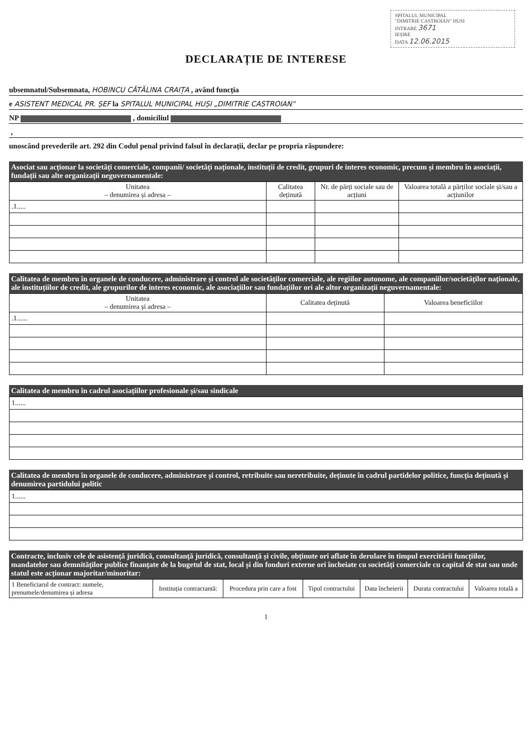SPITALUL MUNICIPAL
"DIMITRIE CASTROIAN" HUSI
INTRARE 3671
IEȘIRE
DATA 12.06.2015
DECLARAȚIE DE INTERESE
ubsemnatul/Subsemnata, HOBINCU CĂTĂLINA CRAIȚA , având funcția
e ASISTENT MEDICAL PR. ȘEF la SPITALUL MUNICIPAL HUȘI „DIMITRIE CASTROIAN"
NP , domiciliul
,
unoscând prevederile art. 292 din Codul penal privind falsul în declarații, declar pe propria răspundere:
Asociat sau acționar la societăți comerciale, companii/ societăți naționale, instituții de credit, grupuri de interes economic, precum și membru în asociații, fundații sau alte organizații neguvernamentale:
| Unitatea – denumirea și adresa – | Calitatea deținută | Nr. de părți sociale sau de acțiuni | Valoarea totală a părților sociale și/sau a acțiunilor |
| --- | --- | --- | --- |
| .1..... | | | |
Calitatea de membru în organele de conducere, administrare și control ale societăților comerciale, ale regiilor autonome, ale companiilor/societăților naționale, ale instituțiilor de credit, ale grupurilor de interes economic, ale asociațiilor sau fundațiilor ori ale altor organizații neguvernamentale:
| Unitatea – denumirea și adresa – | Calitatea deținută | Valoarea beneficiilor |
| --- | --- | --- |
| .1...... | | |
Calitatea de membru în cadrul asociațiilor profesionale și/sau sindicale
| 1...... |
Calitatea de membru în organele de conducere, administrare și control, retribuite sau neretribuite, deținute în cadrul partidelor politice, funcția deținută și denumirea partidului politic
| 1...... |
Contracte, inclusiv cele de asistență juridică, consultanță juridică, consultanță și civile, obținute ori aflate în derulare în timpul exercitării funcțiilor, mandatelor sau demnităților publice finanțate de la bugetul de stat, local și din fonduri externe ori încheiate cu societăți comerciale cu capital de stat sau unde statul este acționar majoritar/minoritar:
| 1 Beneficiarul de contract: numele, prenumele/denumirea și adresa | Instituția contractantă: | Procedura prin care a fost | Tipul contractului | Data încheierii | Durata contractului | Valoarea totală a |
| --- | --- | --- | --- | --- | --- | --- |
1